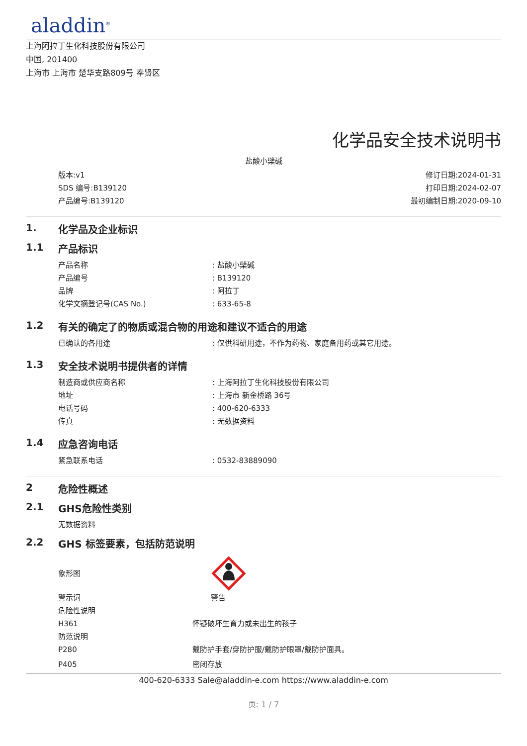aladdin<sup>®</sup>
上海阿拉丁生化科技股份有限公司
中国, 201400
上海市 上海市 楚华支路809号 奉贤区
化学品安全技术说明书
盐酸小檗碱
版本:v1
SDS 编号:B139120
产品编号:B139120
修订日期:2024-01-31
打印日期:2024-02-07
最初编制日期:2020-09-10
1. 化学品及企业标识
1.1 产品标识
产品名称 : 盐酸小檗碱
产品编号 : B139120
品牌 : 阿拉丁
化学文摘登记号(CAS No.) : 633-65-8
1.2 有关的确定了的物质或混合物的用途和建议不适合的用途
已确认的各用途 : 仅供科研用途，不作为药物、家庭备用药或其它用途。
1.3 安全技术说明书提供者的详情
制造商或供应商名称 : 上海阿拉丁生化科技股份有限公司
地址 : 上海市 新金桥路 36号
电话号码 : 400-620-6333
传真 : 无数据资料
1.4 应急咨询电话
紧急联系电话 : 0532-83889090
2 危险性概述
2.1 GHS危险性类别
无数据资料
2.2 GHS 标签要素，包括防范说明
象形图
警示词 警告
危险性说明
H361 怀疑破坏生育力或未出生的孩子
防范说明
P280 戴防护手套/穿防护服/戴防护眼罩/戴防护面具。
P405 密闭存放
400-620-6333 Sale@aladdin-e.com https://www.aladdin-e.com
页: 1 / 7